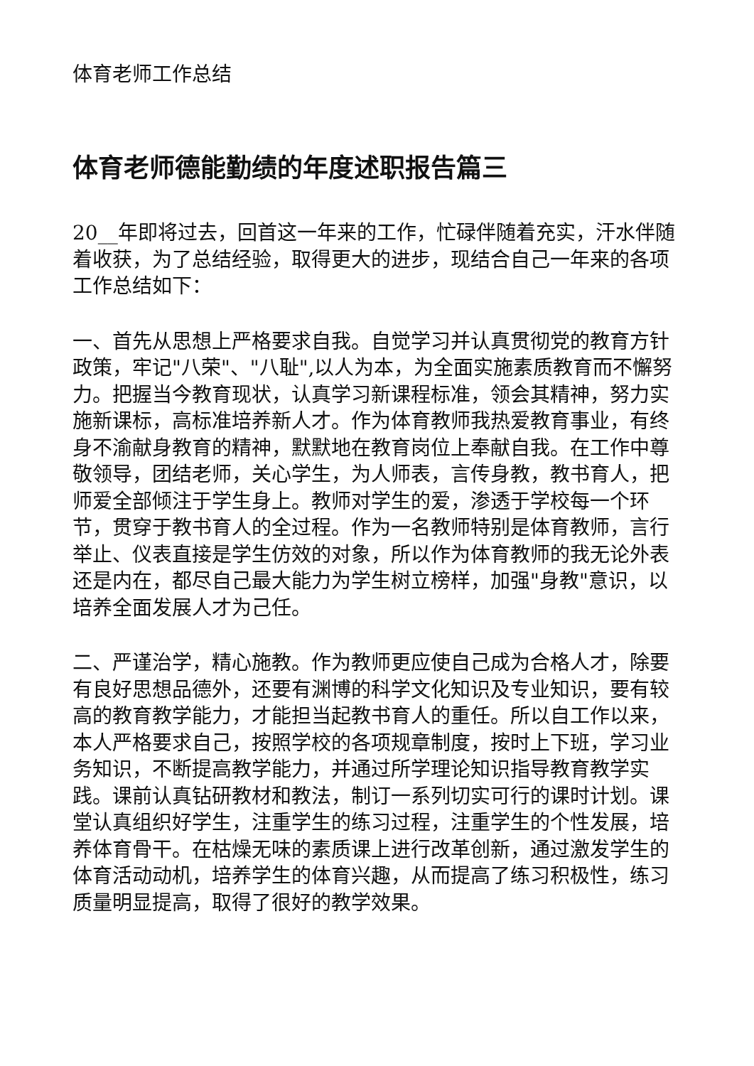体育老师工作总结
体育老师德能勤绩的年度述职报告篇三
20__年即将过去，回首这一年来的工作，忙碌伴随着充实，汗水伴随着收获，为了总结经验，取得更大的进步，现结合自己一年来的各项工作总结如下：
一、首先从思想上严格要求自我。自觉学习并认真贯彻党的教育方针政策，牢记"八荣"、"八耻",以人为本，为全面实施素质教育而不懈努力。把握当今教育现状，认真学习新课程标准，领会其精神，努力实施新课标，高标准培养新人才。作为体育教师我热爱教育事业，有终身不渝献身教育的精神，默默地在教育岗位上奉献自我。在工作中尊敬领导，团结老师，关心学生，为人师表，言传身教，教书育人，把师爱全部倾注于学生身上。教师对学生的爱，渗透于学校每一个环节，贯穿于教书育人的全过程。作为一名教师特别是体育教师，言行举止、仪表直接是学生仿效的对象，所以作为体育教师的我无论外表还是内在，都尽自己最大能力为学生树立榜样，加强"身教"意识，以培养全面发展人才为己任。
二、严谨治学，精心施教。作为教师更应使自己成为合格人才，除要有良好思想品德外，还要有渊博的科学文化知识及专业知识，要有较高的教育教学能力，才能担当起教书育人的重任。所以自工作以来，本人严格要求自己，按照学校的各项规章制度，按时上下班，学习业务知识，不断提高教学能力，并通过所学理论知识指导教育教学实践。课前认真钻研教材和教法，制订一系列切实可行的课时计划。课堂认真组织好学生，注重学生的练习过程，注重学生的个性发展，培养体育骨干。在枯燥无味的素质课上进行改革创新，通过激发学生的体育活动动机，培养学生的体育兴趣，从而提高了练习积极性，练习质量明显提高，取得了很好的教学效果。